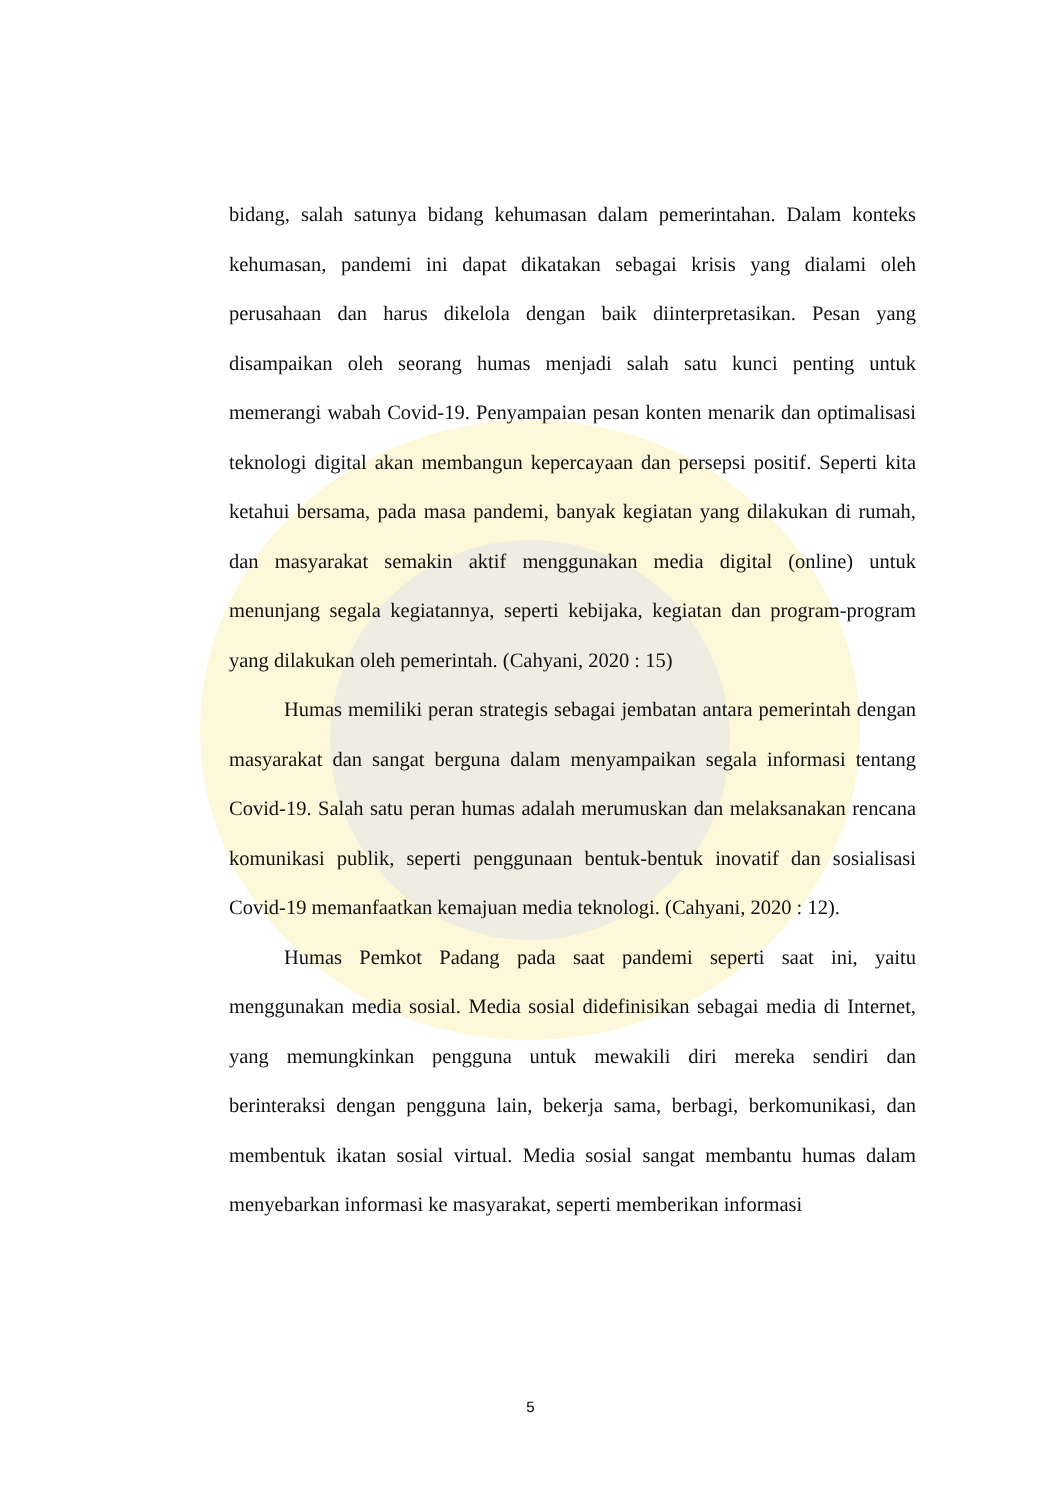bidang, salah satunya bidang kehumasan dalam pemerintahan. Dalam konteks kehumasan, pandemi ini dapat dikatakan sebagai krisis yang dialami oleh perusahaan dan harus dikelola dengan baik diinterpretasikan. Pesan yang disampaikan oleh seorang humas menjadi salah satu kunci penting untuk memerangi wabah Covid-19. Penyampaian pesan konten menarik dan optimalisasi teknologi digital akan membangun kepercayaan dan persepsi positif. Seperti kita ketahui bersama, pada masa pandemi, banyak kegiatan yang dilakukan di rumah, dan masyarakat semakin aktif menggunakan media digital (online) untuk menunjang segala kegiatannya, seperti kebijaka, kegiatan dan program-program yang dilakukan oleh pemerintah. (Cahyani, 2020 : 15)
Humas memiliki peran strategis sebagai jembatan antara pemerintah dengan masyarakat dan sangat berguna dalam menyampaikan segala informasi tentang Covid-19. Salah satu peran humas adalah merumuskan dan melaksanakan rencana komunikasi publik, seperti penggunaan bentuk-bentuk inovatif dan sosialisasi Covid-19 memanfaatkan kemajuan media teknologi. (Cahyani, 2020 : 12).
Humas Pemkot Padang pada saat pandemi seperti saat ini, yaitu menggunakan media sosial. Media sosial didefinisikan sebagai media di Internet, yang memungkinkan pengguna untuk mewakili diri mereka sendiri dan berinteraksi dengan pengguna lain, bekerja sama, berbagi, berkomunikasi, dan membentuk ikatan sosial virtual. Media sosial sangat membantu humas dalam menyebarkan informasi ke masyarakat, seperti memberikan informasi
5